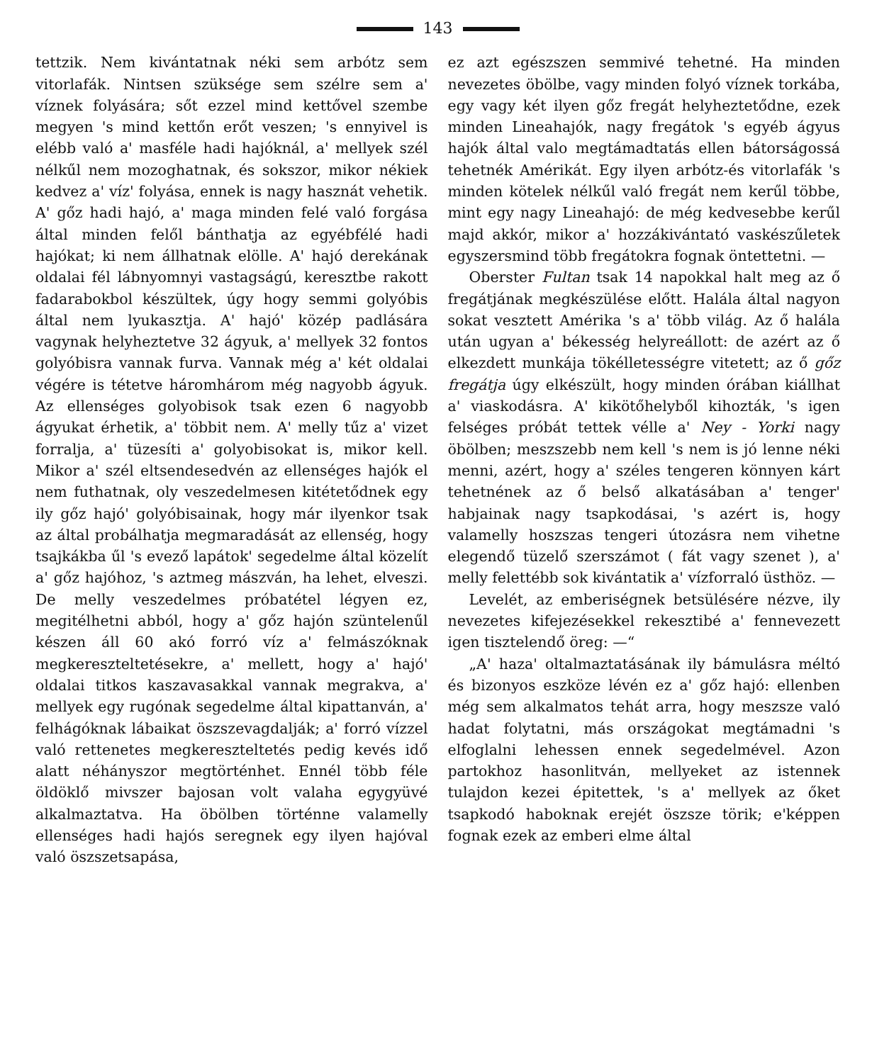143
tettzik. Nem kivántatnak néki sem arbótz sem vitorlafák. Nintsen szüksége sem szélre sem a' víznek folyására; sőt ezzel mind kettővel szembe megyen 's mind kettőn erőt veszen; 's ennyivel is elébb való a' masféle hadi hajóknál, a' mellyek szél nélkűl nem mozoghatnak, és sokszor, mikor nékiek kedvez a' víz' folyása, ennek is nagy hasznát vehetik. A' gőz hadi hajó, a' maga minden felé való forgása által minden felől bánthatja az egyébfélé hadi hajókat; ki nem állhatnak elölle. A' hajó derekának oldalai fél lábnyomnyi vastagságú, keresztbe rakott fadarabokbol készültek, úgy hogy semmi golyóbis által nem lyukasztja. A' hajó' közép padlására vagynak helyheztetve 32 ágyuk, a' mellyek 32 fontos golyóbisra vannak furva. Vannak még a' két oldalai végére is tétetve háromhárom még nagyobb ágyuk. Az ellenséges golyobisok tsak ezen 6 nagyobb ágyukat érhetik, a' többit nem. A' melly tűz a' vizet forralja, a' tüzesíti a' golyobisokat is, mikor kell. Mikor a' szél eltsendesedvén az ellenséges hajók el nem futhatnak, oly veszedelmesen kitétetődnek egy ily gőz hajó' golyóbisainak, hogy már ilyenkor tsak az által probálhatja megmaradását az ellenség, hogy tsajkákba űl 's evező lapátok' segedelme által közelít a' gőz hajóhoz, 's aztmeg mászván, ha lehet, elveszi. De melly veszedelmes próbatétel légyen ez, megitélhetni abból, hogy a' gőz hajón szüntelenűl készen áll 60 akó forró víz a' felmászóknak megkereszteltetésekre, a' mellett, hogy a' hajó' oldalai titkos kaszavasakkal vannak megrakva, a' mellyek egy rugónak segedelme által kipattanván, a' felhágóknak lábaikat öszszevagdalják; a' forró vízzel való rettenetes megkereszteltetés pedig kevés idő alatt néhányszor megtörténhet. Ennél több féle öldöklő mivszer bajosan volt valaha egygyüvé alkalmaztatva. Ha öbölben történne valamelly ellenséges hadi hajós seregnek egy ilyen hajóval való öszszetsapása,
ez azt egészszen semmivé tehetné. Ha minden nevezetes öbölbe, vagy minden folyó víznek torkába, egy vagy két ilyen gőz fregát helyheztetődne, ezek minden Lineahajók, nagy fregátok 's egyéb ágyus hajók által valo megtámadtatás ellen bátorságossá tehetnék Amérikát. Egy ilyen arbótz-és vitorlafák 's minden kötelek nélkűl való fregát nem kerűl többe, mint egy nagy Lineahajó: de még kedvesebbe kerűl majd akkór, mikor a' hozzákivántató vaskészűletek egyszersmind több fregátokra fognak öntettetni. —
Oberster Fultan tsak 14 napokkal halt meg az ő fregátjának megkészülése előtt. Halála által nagyon sokat vesztett Amérika 's a' több világ. Az ő halála után ugyan a' békesség helyreállott: de azért az ő elkezdett munkája tökélletességre vitetett; az ő gőz fregátja úgy elkészült, hogy minden órában kiállhat a' viaskodásra. A' kikötőhelyből kihozták, 's igen felséges próbát tettek vélle a' Ney - Yorki nagy öbölben; meszszebb nem kell 's nem is jó lenne néki menni, azért, hogy a' széles tengeren könnyen kárt tehetnének az ő belső alkatásában a' tenger' habjainak nagy tsapkodásai, 's azért is, hogy valamelly hoszszas tengeri útozásra nem vihetne elegendő tüzelő szerszámot ( fát vagy szenet ), a' melly felettébb sok kivántatik a' vízforraló üsthöz. —
Levelét, az emberiségnek betsülésére nézve, ily nevezetes kifejezésekkel rekesztibé a' fennevezett igen tisztelendő öreg: —“
„A' haza' oltalmaztatásának ily bámulásra méltó és bizonyos eszköze lévén ez a' gőz hajó: ellenben még sem alkalmatos tehát arra, hogy meszsze való hadat folytatni, más országokat megtámadni 's elfoglalni lehessen ennek segedelmével. Azon partokhoz hasonlitván, mellyeket az istennek tulajdon kezei épitettek, 's a' mellyek az őket tsapkodó haboknak erejét öszsze törik; e'képpen fognak ezek az emberi elme által